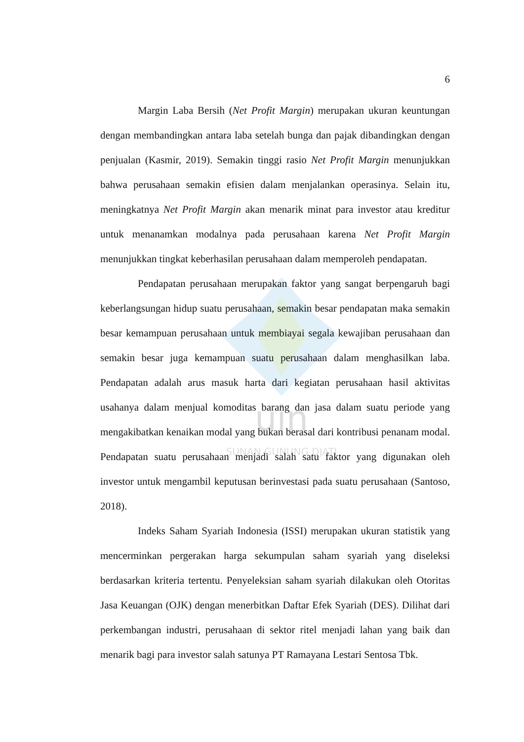uin
SUNAN GUNUNG DJATI
6
Margin Laba Bersih (Net Profit Margin) merupakan ukuran keuntungan dengan membandingkan antara laba setelah bunga dan pajak dibandingkan dengan penjualan (Kasmir, 2019). Semakin tinggi rasio Net Profit Margin menunjukkan bahwa perusahaan semakin efisien dalam menjalankan operasinya. Selain itu, meningkatnya Net Profit Margin akan menarik minat para investor atau kreditur untuk menanamkan modalnya pada perusahaan karena Net Profit Margin menunjukkan tingkat keberhasilan perusahaan dalam memperoleh pendapatan.
Pendapatan perusahaan merupakan faktor yang sangat berpengaruh bagi keberlangsungan hidup suatu perusahaan, semakin besar pendapatan maka semakin besar kemampuan perusahaan untuk membiayai segala kewajiban perusahaan dan semakin besar juga kemampuan suatu perusahaan dalam menghasilkan laba. Pendapatan adalah arus masuk harta dari kegiatan perusahaan hasil aktivitas usahanya dalam menjual komoditas barang dan jasa dalam suatu periode yang mengakibatkan kenaikan modal yang bukan berasal dari kontribusi penanam modal. Pendapatan suatu perusahaan menjadi salah satu faktor yang digunakan oleh investor untuk mengambil keputusan berinvestasi pada suatu perusahaan (Santoso, 2018).
Indeks Saham Syariah Indonesia (ISSI) merupakan ukuran statistik yang mencerminkan pergerakan harga sekumpulan saham syariah yang diseleksi berdasarkan kriteria tertentu. Penyeleksian saham syariah dilakukan oleh Otoritas Jasa Keuangan (OJK) dengan menerbitkan Daftar Efek Syariah (DES). Dilihat dari perkembangan industri, perusahaan di sektor ritel menjadi lahan yang baik dan menarik bagi para investor salah satunya PT Ramayana Lestari Sentosa Tbk.